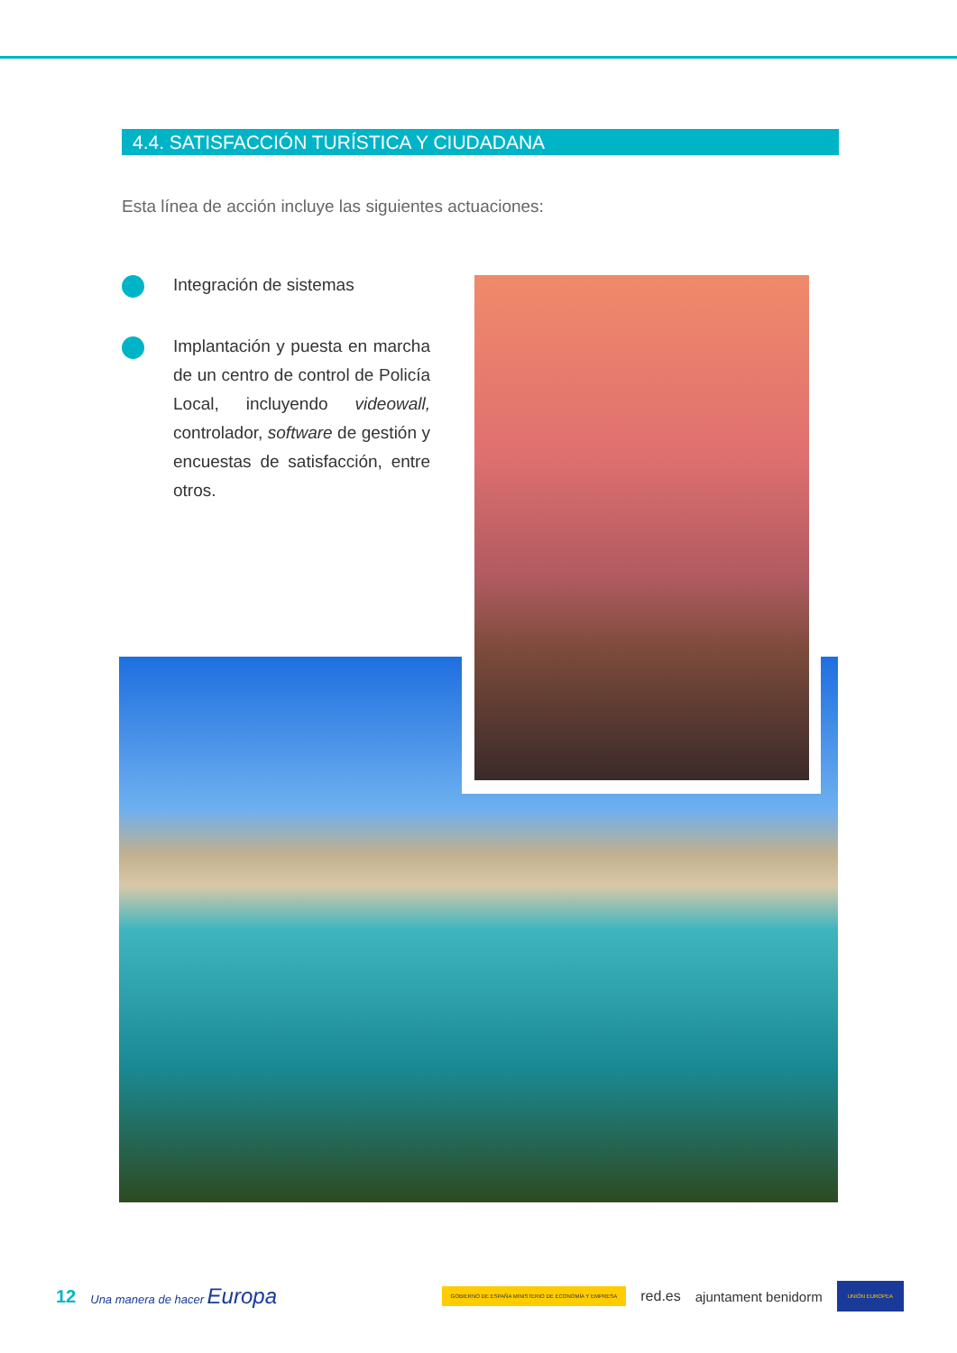4.4. SATISFACCIÓN TURÍSTICA Y CIUDADANA
Esta línea de acción incluye las siguientes actuaciones:
Integración de sistemas
Implantación y puesta en marcha de un centro de control de Policía Local, incluyendo videowall, controlador, software de gestión y encuestas de satisfacción, entre otros.
12 Una manera de hacer Europa GOBIERNO DE ESPAÑA MINISTERIO DE ECONOMÍA Y EMPRESA red.es ajuntament benidorm UNIÓN EUROPEA